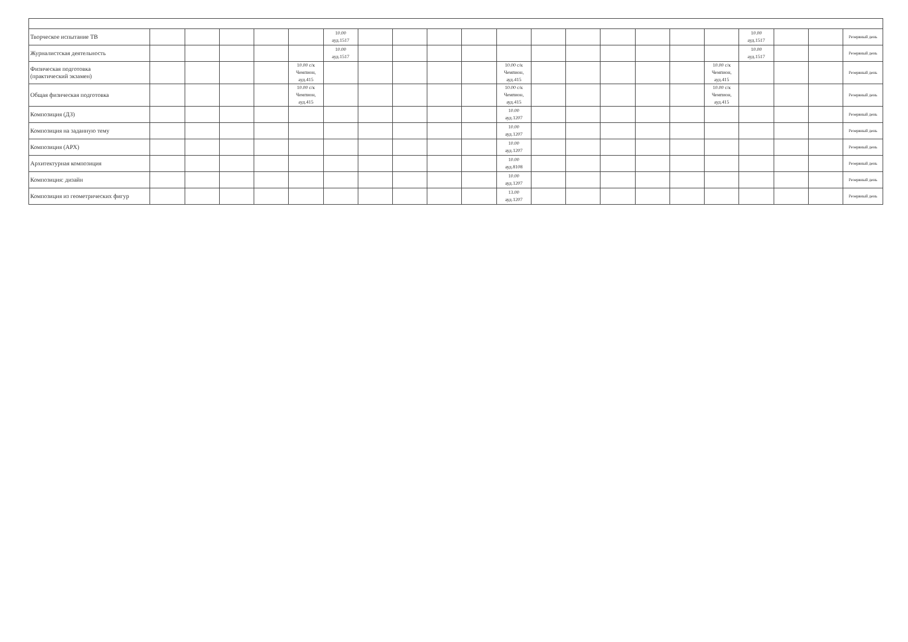| Творческое испытание ТВ | | | | | | 10.00 ауд.1517 | | | | | | | | | | | | 10.00 ауд.1517 | | | Резервный день |
| Журналистская деятельность | | | | | | 10.00 ауд.1517 | | | | | | | | | | | | 10.00 ауд.1517 | | | Резервный день |
| Физическая подготовка (практический экзамен) | | | | | 10.00 с/к Чемпион, ауд.415 | | | | | | 10.00 с/к Чемпион, ауд.415 | | | | | | 10.00 с/к Чемпион, ауд.415 | | | | Резервный день |
| Общая физическая подготовка | | | | | 10.00 с/к Чемпион, ауд.415 | | | | | | 10.00 с/к Чемпион, ауд.415 | | | | | | 10.00 с/к Чемпион, ауд.415 | | | | Резервный день |
| Композиция (ДЗ) | | | | | | | | | | | 10.00 ауд.1207 | | | | | | | | | | Резервный день |
| Композиция на заданную тему | | | | | | | | | | | 10.00 ауд.1207 | | | | | | | | | | Резервный день |
| Композиция (АРХ) | | | | | | | | | | | 10.00 ауд.1207 | | | | | | | | | | Резервный день |
| Архитектурная композиция | | | | | | | | | | | 10.00 ауд.8108 | | | | | | | | | | Резервный день |
| Композиция: дизайн | | | | | | | | | | | 10.00 ауд.1207 | | | | | | | | | | Резервный день |
| Композиция из геометрических фигур | | | | | | | | | | | 13.00 ауд.1207 | | | | | | | | | | Резервный день |